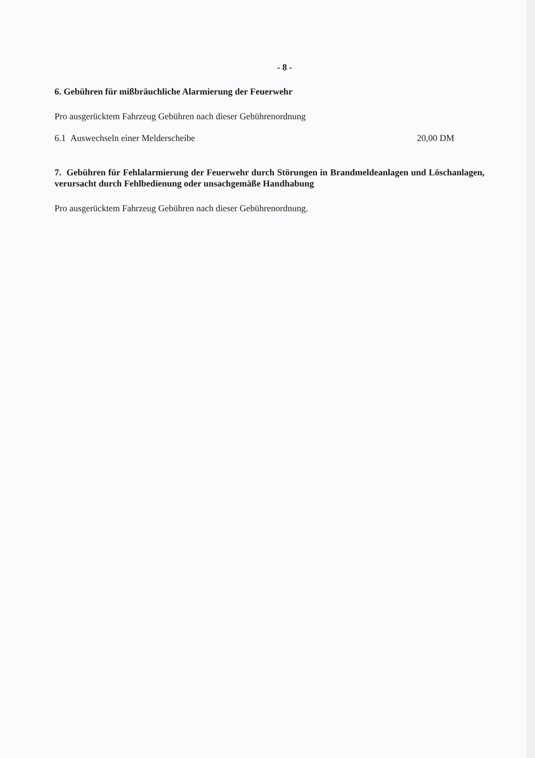- 8 -
6. Gebühren für mißbräuchliche Alarmierung der Feuerwehr
Pro ausgerücktem Fahrzeug Gebühren nach dieser Gebührenordnung
6.1 Auswechseln einer Melderscheibe 20,00 DM
7. Gebühren für Fehlalarmierung der Feuerwehr durch Störungen in Brandmeldeanlagen und Löschanlagen, verursacht durch Fehlbedienung oder unsachgemäße Handhabung
Pro ausgerücktem Fahrzeug Gebühren nach dieser Gebührenordnung.